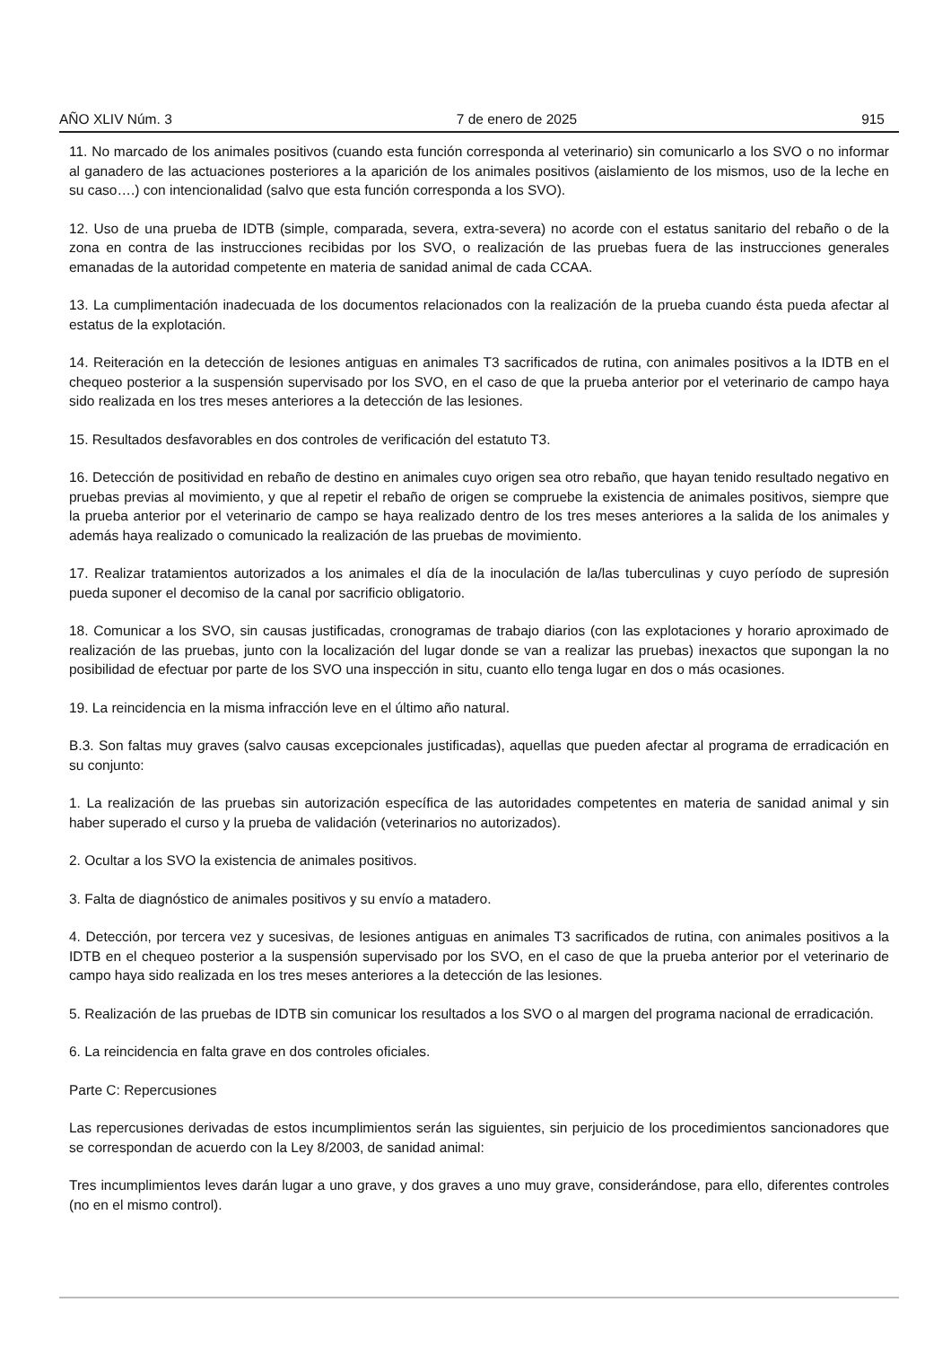AÑO XLIV Núm. 3 7 de enero de 2025 915
11. No marcado de los animales positivos (cuando esta función corresponda al veterinario) sin comunicarlo a los SVO o no informar al ganadero de las actuaciones posteriores a la aparición de los animales positivos (aislamiento de los mismos, uso de la leche en su caso….) con intencionalidad (salvo que esta función corresponda a los SVO).
12. Uso de una prueba de IDTB (simple, comparada, severa, extra-severa) no acorde con el estatus sanitario del rebaño o de la zona en contra de las instrucciones recibidas por los SVO, o realización de las pruebas fuera de las instrucciones generales emanadas de la autoridad competente en materia de sanidad animal de cada CCAA.
13. La cumplimentación inadecuada de los documentos relacionados con la realización de la prueba cuando ésta pueda afectar al estatus de la explotación.
14. Reiteración en la detección de lesiones antiguas en animales T3 sacrificados de rutina, con animales positivos a la IDTB en el chequeo posterior a la suspensión supervisado por los SVO, en el caso de que la prueba anterior por el veterinario de campo haya sido realizada en los tres meses anteriores a la detección de las lesiones.
15. Resultados desfavorables en dos controles de verificación del estatuto T3.
16. Detección de positividad en rebaño de destino en animales cuyo origen sea otro rebaño, que hayan tenido resultado negativo en pruebas previas al movimiento, y que al repetir el rebaño de origen se compruebe la existencia de animales positivos, siempre que la prueba anterior por el veterinario de campo se haya realizado dentro de los tres meses anteriores a la salida de los animales y además haya realizado o comunicado la realización de las pruebas de movimiento.
17. Realizar tratamientos autorizados a los animales el día de la inoculación de la/las tuberculinas y cuyo período de supresión pueda suponer el decomiso de la canal por sacrificio obligatorio.
18. Comunicar a los SVO, sin causas justificadas, cronogramas de trabajo diarios (con las explotaciones y horario aproximado de realización de las pruebas, junto con la localización del lugar donde se van a realizar las pruebas) inexactos que supongan la no posibilidad de efectuar por parte de los SVO una inspección in situ, cuanto ello tenga lugar en dos o más ocasiones.
19. La reincidencia en la misma infracción leve en el último año natural.
B.3. Son faltas muy graves (salvo causas excepcionales justificadas), aquellas que pueden afectar al programa de erradicación en su conjunto:
1. La realización de las pruebas sin autorización específica de las autoridades competentes en materia de sanidad animal y sin haber superado el curso y la prueba de validación (veterinarios no autorizados).
2. Ocultar a los SVO la existencia de animales positivos.
3. Falta de diagnóstico de animales positivos y su envío a matadero.
4. Detección, por tercera vez y sucesivas, de lesiones antiguas en animales T3 sacrificados de rutina, con animales positivos a la IDTB en el chequeo posterior a la suspensión supervisado por los SVO, en el caso de que la prueba anterior por el veterinario de campo haya sido realizada en los tres meses anteriores a la detección de las lesiones.
5. Realización de las pruebas de IDTB sin comunicar los resultados a los SVO o al margen del programa nacional de erradicación.
6. La reincidencia en falta grave en dos controles oficiales.
Parte C: Repercusiones
Las repercusiones derivadas de estos incumplimientos serán las siguientes, sin perjuicio de los procedimientos sancionadores que se correspondan de acuerdo con la Ley 8/2003, de sanidad animal:
Tres incumplimientos leves darán lugar a uno grave, y dos graves a uno muy grave, considerándose, para ello, diferentes controles (no en el mismo control).